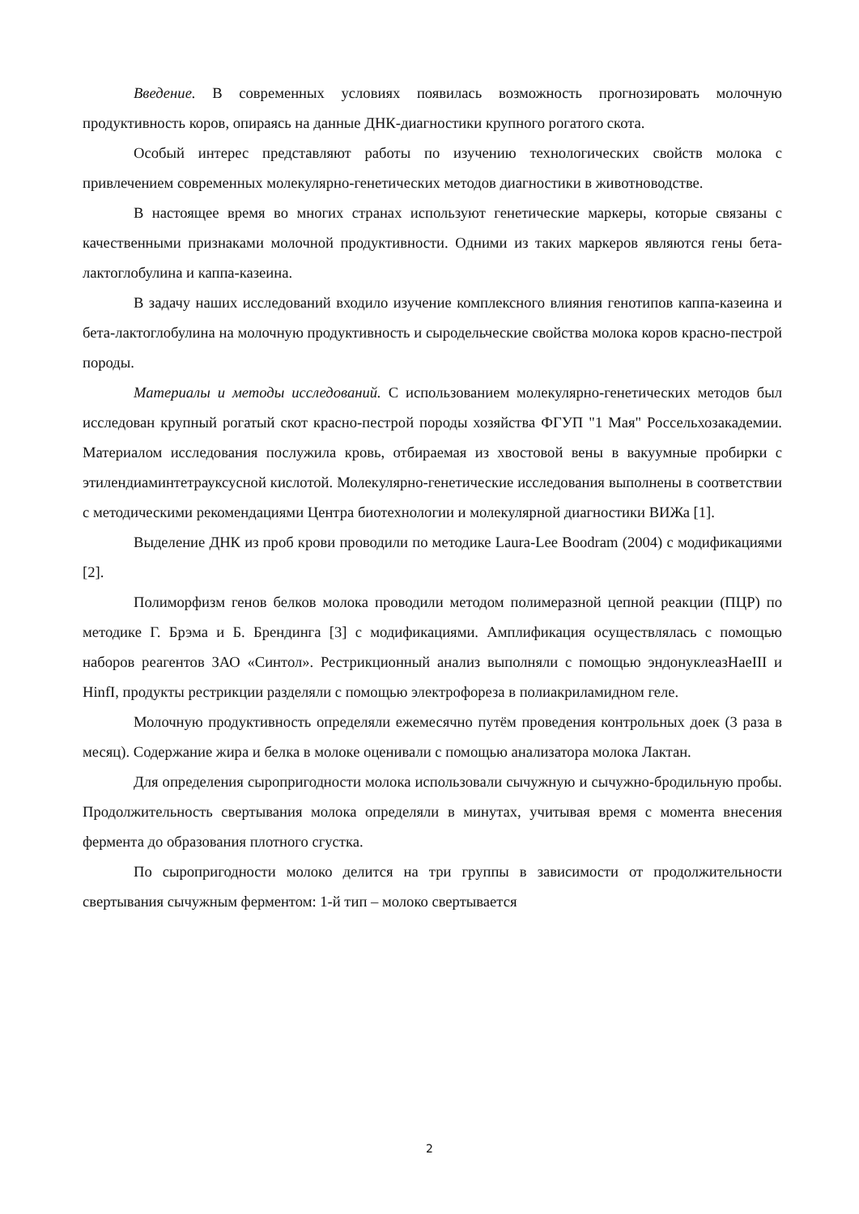Введение. В современных условиях появилась возможность прогнозировать молочную продуктивность коров, опираясь на данные ДНК-диагностики крупного рогатого скота.
Особый интерес представляют работы по изучению технологических свойств молока с привлечением современных молекулярно-генетических методов диагностики в животноводстве.
В настоящее время во многих странах используют генетические маркеры, которые связаны с качественными признаками молочной продуктивности. Одними из таких маркеров являются гены бета-лактоглобулина и каппа-казеина.
В задачу наших исследований входило изучение комплексного влияния генотипов каппа-казеина и бета-лактоглобулина на молочную продуктивность и сыродельческие свойства молока коров красно-пестрой породы.
Материалы и методы исследований. С использованием молекулярно-генетических методов был исследован крупный рогатый скот красно-пестрой породы хозяйства ФГУП "1 Мая" Россельхозакадемии. Материалом исследования послужила кровь, отбираемая из хвостовой вены в вакуумные пробирки с этилендиаминтетрауксусной кислотой. Молекулярно-генетические исследования выполнены в соответствии с методическими рекомендациями Центра биотехнологии и молекулярной диагностики ВИЖа [1].
Выделение ДНК из проб крови проводили по методике Laura-Lee Boodram (2004) с модификациями [2].
Полиморфизм генов белков молока проводили методом полимеразной цепной реакции (ПЦР) по методике Г. Брэма и Б. Брендинга [3] с модификациями. Амплификация осуществлялась с помощью наборов реагентов ЗАО «Синтол». Рестрикционный анализ выполняли с помощью эндонуклеазHaeIII и HinfI, продукты рестрикции разделяли с помощью электрофореза в полиакриламидном геле.
Молочную продуктивность определяли ежемесячно путём проведения контрольных доек (3 раза в месяц). Содержание жира и белка в молоке оценивали с помощью анализатора молока Лактан.
Для определения сыропригодности молока использовали сычужную и сычужно-бродильную пробы. Продолжительность свертывания молока определяли в минутах, учитывая время с момента внесения фермента до образования плотного сгустка.
По сыропригодности молоко делится на три группы в зависимости от продолжительности свертывания сычужным ферментом: 1-й тип – молоко свертывается
2